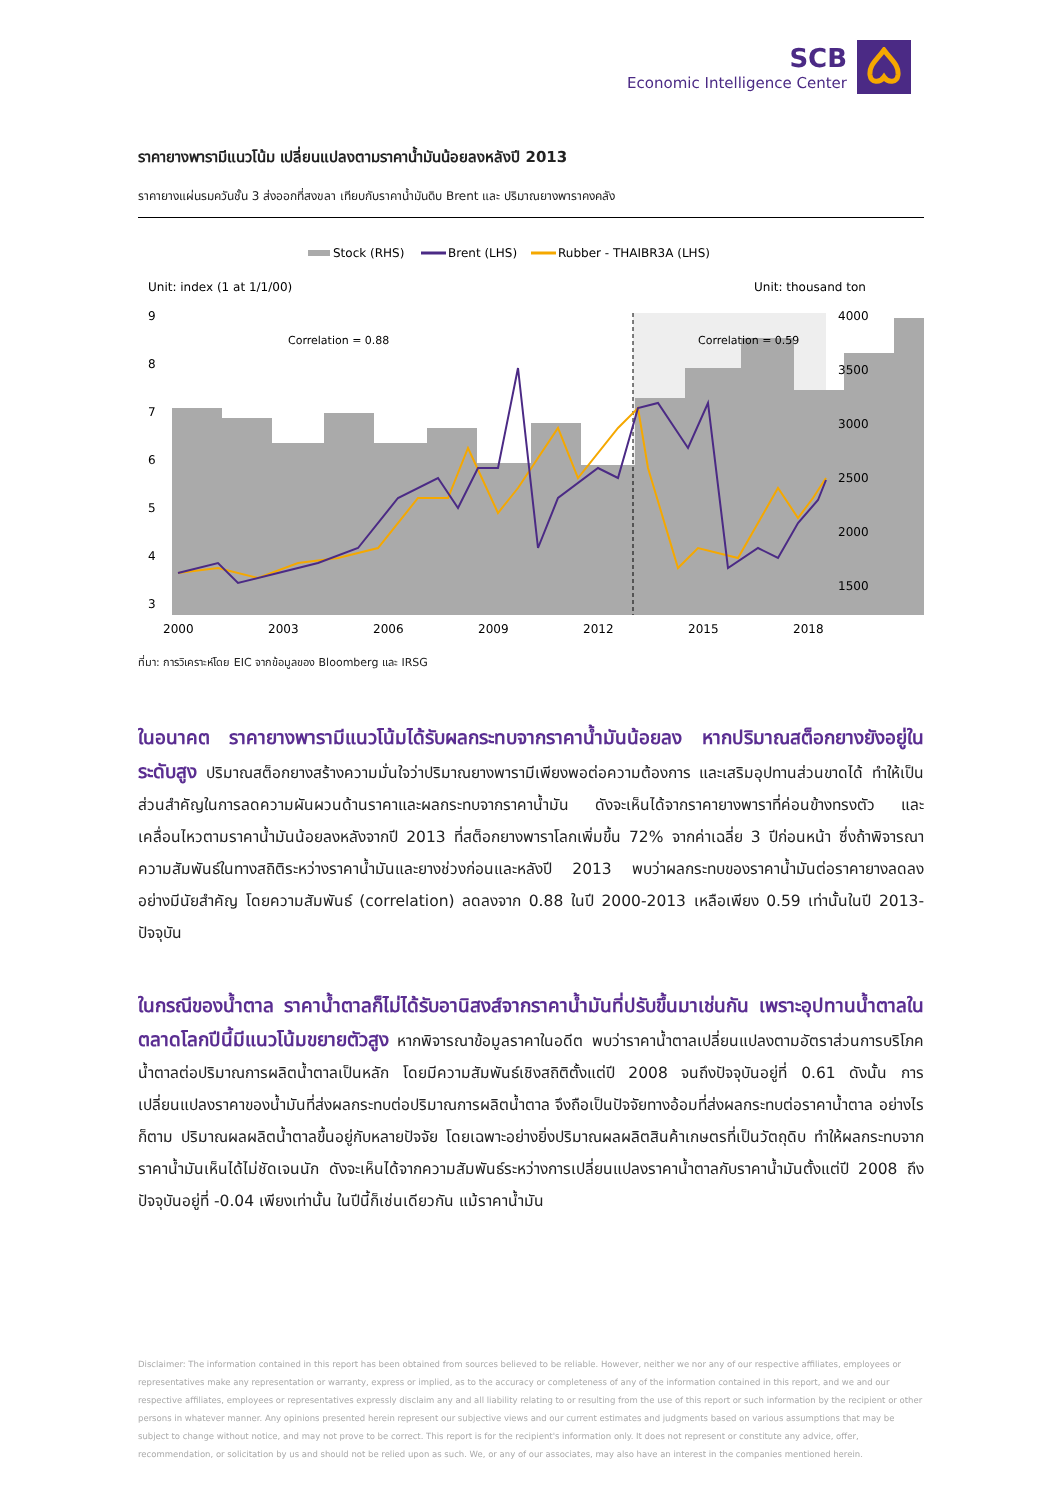SCB
Economic Intelligence Center
ราคายางพารามีแนวโน้ม เปลี่ยนแปลงตามราคาน้ำมันน้อยลงหลังปี 2013
ราคายางแผ่นรมควันชั้น 3 ส่งออกที่สงขลา เทียบกับราคาน้ำมันดิบ Brent และ ปริมาณยางพาราคงคลัง
Stock (RHS)
Brent (LHS)
Rubber - THAIBR3A (LHS)
Unit: index (1 at 1/1/00)
Unit: thousand ton
Correlation = 0.88
Correlation = 0.59
9
8
7
6
5
4
3
4000
3500
3000
2500
2000
1500
2000
2003
2006
2009
2012
2015
2018
ที่มา: การวิเคราะห์โดย EIC จากข้อมูลของ Bloomberg และ IRSG
ในอนาคต ราคายางพารามีแนวโน้มได้รับผลกระทบจากราคาน้ำมันน้อยลง หากปริมาณสต็อกยางยังอยู่ในระดับสูง ปริมาณสต็อกยางสร้างความมั่นใจว่าปริมาณยางพารามีเพียงพอต่อความต้องการ และเสริมอุปทานส่วนขาดได้ ทำให้เป็นส่วนสำคัญในการลดความผันผวนด้านราคาและผลกระทบจากราคาน้ำมัน ดังจะเห็นได้จากราคายางพาราที่ค่อนข้างทรงตัว และเคลื่อนไหวตามราคาน้ำมันน้อยลงหลังจากปี 2013 ที่สต็อกยางพาราโลกเพิ่มขึ้น 72% จากค่าเฉลี่ย 3 ปีก่อนหน้า ซึ่งถ้าพิจารณาความสัมพันธ์ในทางสถิติระหว่างราคาน้ำมันและยางช่วงก่อนและหลังปี 2013 พบว่าผลกระทบของราคาน้ำมันต่อราคายางลดลงอย่างมีนัยสำคัญ โดยความสัมพันธ์ (correlation) ลดลงจาก 0.88 ในปี 2000-2013 เหลือเพียง 0.59 เท่านั้นในปี 2013-ปัจจุบัน
ในกรณีของน้ำตาล ราคาน้ำตาลก็ไม่ได้รับอานิสงส์จากราคาน้ำมันที่ปรับขึ้นมาเช่นกัน เพราะอุปทานน้ำตาลในตลาดโลกปีนี้มีแนวโน้มขยายตัวสูง หากพิจารณาข้อมูลราคาในอดีต พบว่าราคาน้ำตาลเปลี่ยนแปลงตามอัตราส่วนการบริโภคน้ำตาลต่อปริมาณการผลิตน้ำตาลเป็นหลัก โดยมีความสัมพันธ์เชิงสถิติตั้งแต่ปี 2008 จนถึงปัจจุบันอยู่ที่ 0.61 ดังนั้น การเปลี่ยนแปลงราคาของน้ำมันที่ส่งผลกระทบต่อปริมาณการผลิตน้ำตาล จึงถือเป็นปัจจัยทางอ้อมที่ส่งผลกระทบต่อราคาน้ำตาล อย่างไรก็ตาม ปริมาณผลผลิตน้ำตาลขึ้นอยู่กับหลายปัจจัย โดยเฉพาะอย่างยิ่งปริมาณผลผลิตสินค้าเกษตรที่เป็นวัตถุดิบ ทำให้ผลกระทบจากราคาน้ำมันเห็นได้ไม่ชัดเจนนัก ดังจะเห็นได้จากความสัมพันธ์ระหว่างการเปลี่ยนแปลงราคาน้ำตาลกับราคาน้ำมันตั้งแต่ปี 2008 ถึงปัจจุบันอยู่ที่ -0.04 เพียงเท่านั้น ในปีนี้ก็เช่นเดียวกัน แม้ราคาน้ำมัน
Disclaimer: The information contained in this report has been obtained from sources believed to be reliable. However, neither we nor any of our respective affiliates, employees or representatives make any representation or warranty, express or implied, as to the accuracy or completeness of any of the information contained in this report, and we and our respective affiliates, employees or representatives expressly disclaim any and all liability relating to or resulting from the use of this report or such information by the recipient or other persons in whatever manner. Any opinions presented herein represent our subjective views and our current estimates and judgments based on various assumptions that may be subject to change without notice, and may not prove to be correct. This report is for the recipient's information only. It does not represent or constitute any advice, offer, recommendation, or solicitation by us and should not be relied upon as such. We, or any of our associates, may also have an interest in the companies mentioned herein.